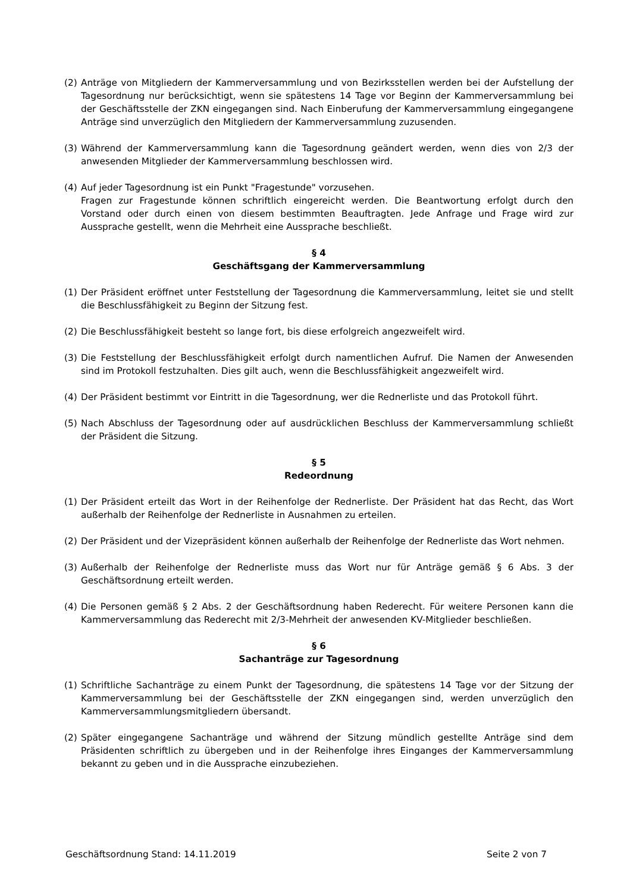(2) Anträge von Mitgliedern der Kammerversammlung und von Bezirksstellen werden bei der Aufstellung der Tagesordnung nur berücksichtigt, wenn sie spätestens 14 Tage vor Beginn der Kammerversammlung bei der Geschäftsstelle der ZKN eingegangen sind. Nach Einberufung der Kammerversammlung eingegangene Anträge sind unverzüglich den Mitgliedern der Kammerversammlung zuzusenden.
(3) Während der Kammerversammlung kann die Tagesordnung geändert werden, wenn dies von 2/3 der anwesenden Mitglieder der Kammerversammlung beschlossen wird.
(4) Auf jeder Tagesordnung ist ein Punkt "Fragestunde" vorzusehen.
Fragen zur Fragestunde können schriftlich eingereicht werden. Die Beantwortung erfolgt durch den Vorstand oder durch einen von diesem bestimmten Beauftragten. Jede Anfrage und Frage wird zur Aussprache gestellt, wenn die Mehrheit eine Aussprache beschließt.
§ 4
Geschäftsgang der Kammerversammlung
(1) Der Präsident eröffnet unter Feststellung der Tagesordnung die Kammerversammlung, leitet sie und stellt die Beschlussfähigkeit zu Beginn der Sitzung fest.
(2) Die Beschlussfähigkeit besteht so lange fort, bis diese erfolgreich angezweifelt wird.
(3) Die Feststellung der Beschlussfähigkeit erfolgt durch namentlichen Aufruf. Die Namen der Anwesenden sind im Protokoll festzuhalten. Dies gilt auch, wenn die Beschlussfähigkeit angezweifelt wird.
(4) Der Präsident bestimmt vor Eintritt in die Tagesordnung, wer die Rednerliste und das Protokoll führt.
(5) Nach Abschluss der Tagesordnung oder auf ausdrücklichen Beschluss der Kammerversammlung schließt der Präsident die Sitzung.
§ 5
Redeordnung
(1) Der Präsident erteilt das Wort in der Reihenfolge der Rednerliste. Der Präsident hat das Recht, das Wort außerhalb der Reihenfolge der Rednerliste in Ausnahmen zu erteilen.
(2) Der Präsident und der Vizepräsident können außerhalb der Reihenfolge der Rednerliste das Wort nehmen.
(3) Außerhalb der Reihenfolge der Rednerliste muss das Wort nur für Anträge gemäß § 6 Abs. 3 der Geschäftsordnung erteilt werden.
(4) Die Personen gemäß § 2 Abs. 2 der Geschäftsordnung haben Rederecht. Für weitere Personen kann die Kammerversammlung das Rederecht mit 2/3-Mehrheit der anwesenden KV-Mitglieder beschließen.
§ 6
Sachanträge zur Tagesordnung
(1) Schriftliche Sachanträge zu einem Punkt der Tagesordnung, die spätestens 14 Tage vor der Sitzung der Kammerversammlung bei der Geschäftsstelle der ZKN eingegangen sind, werden unverzüglich den Kammerversammlungsmitgliedern übersandt.
(2) Später eingegangene Sachanträge und während der Sitzung mündlich gestellte Anträge sind dem Präsidenten schriftlich zu übergeben und in der Reihenfolge ihres Einganges der Kammerversammlung bekannt zu geben und in die Aussprache einzubeziehen.
Geschäftsordnung Stand: 14.11.2019 Seite 2 von 7